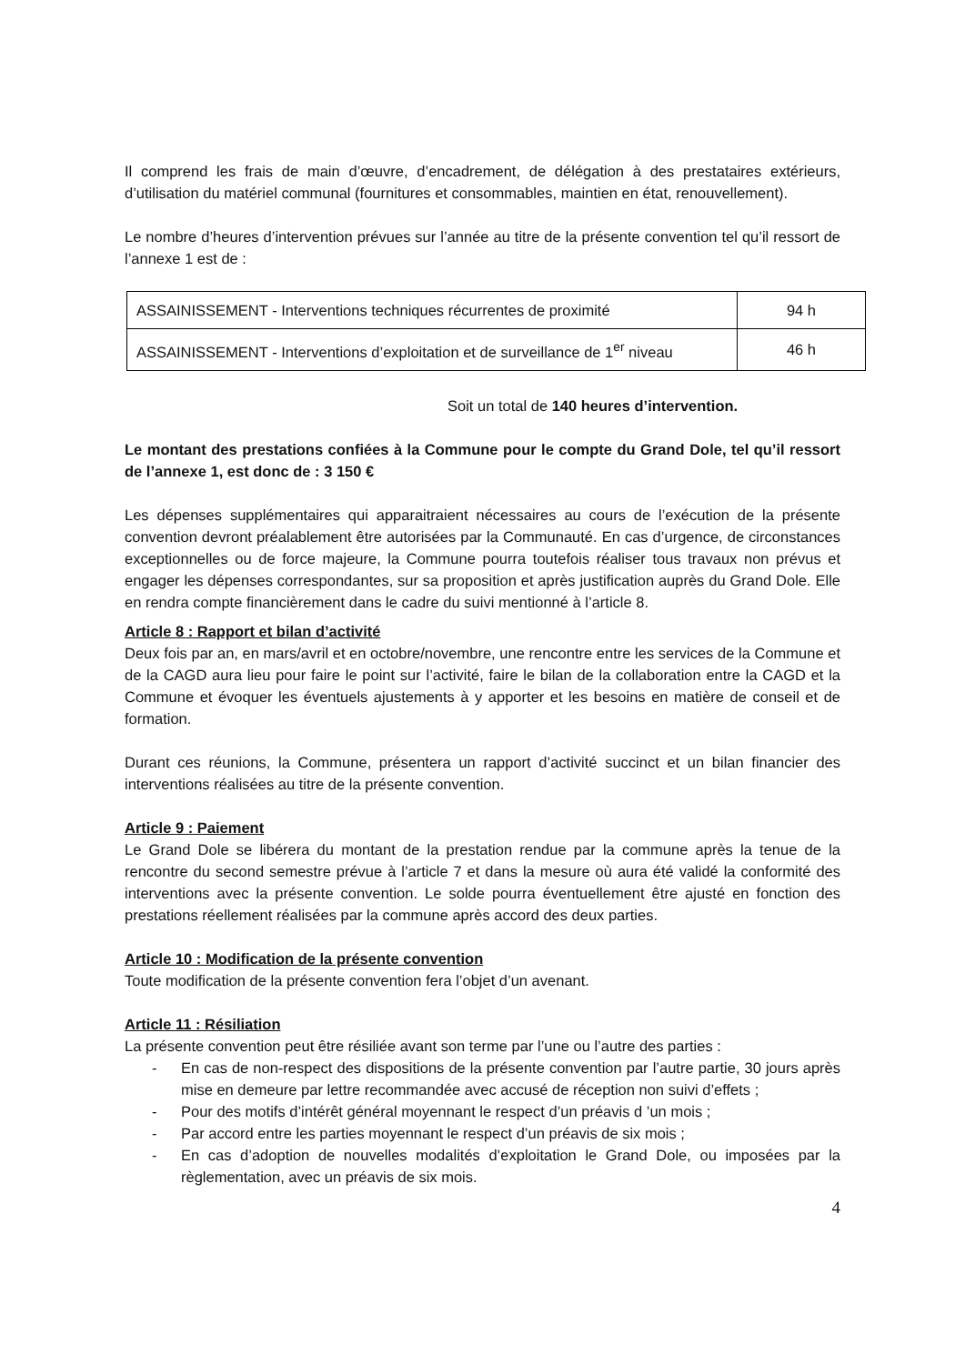Il comprend les frais de main d’œuvre, d’encadrement, de délégation à des prestataires extérieurs, d’utilisation du matériel communal (fournitures et consommables, maintien en état, renouvellement).
Le nombre d’heures d’intervention prévues sur l’année au titre de la présente convention tel qu’il ressort de l’annexe 1 est de :
| ASSAINISSEMENT - Interventions techniques récurrentes de proximité | 94 h |
| ASSAINISSEMENT - Interventions d’exploitation et de surveillance de 1<sup>er</sup> niveau | 46 h |
Soit un total de 140 heures d’intervention.
Le montant des prestations confiées à la Commune pour le compte du Grand Dole, tel qu’il ressort de l’annexe 1, est donc de : 3 150 €
Les dépenses supplémentaires qui apparaitraient nécessaires au cours de l’exécution de la présente convention devront préalablement être autorisées par la Communauté. En cas d’urgence, de circonstances exceptionnelles ou de force majeure, la Commune pourra toutefois réaliser tous travaux non prévus et engager les dépenses correspondantes, sur sa proposition et après justification auprès du Grand Dole. Elle en rendra compte financièrement dans le cadre du suivi mentionné à l’article 8.
Article 8 : Rapport et bilan d’activité
Deux fois par an, en mars/avril et en octobre/novembre, une rencontre entre les services de la Commune et de la CAGD aura lieu pour faire le point sur l’activité, faire le bilan de la collaboration entre la CAGD et la Commune et évoquer les éventuels ajustements à y apporter et les besoins en matière de conseil et de formation.
Durant ces réunions, la Commune, présentera un rapport d’activité succinct et un bilan financier des interventions réalisées au titre de la présente convention.
Article 9 : Paiement
Le Grand Dole se libérera du montant de la prestation rendue par la commune après la tenue de la rencontre du second semestre prévue à l’article 7 et dans la mesure où aura été validé la conformité des interventions avec la présente convention. Le solde pourra éventuellement être ajusté en fonction des prestations réellement réalisées par la commune après accord des deux parties.
Article 10 : Modification de la présente convention
Toute modification de la présente convention fera l’objet d’un avenant.
Article 11 : Résiliation
La présente convention peut être résiliée avant son terme par l’une ou l’autre des parties :
- En cas de non-respect des dispositions de la présente convention par l’autre partie, 30 jours après mise en demeure par lettre recommandée avec accusé de réception non suivi d’effets ;
- Pour des motifs d’intérêt général moyennant le respect d’un préavis d ’un mois ;
- Par accord entre les parties moyennant le respect d’un préavis de six mois ;
- En cas d’adoption de nouvelles modalités d’exploitation le Grand Dole, ou imposées par la règlementation, avec un préavis de six mois.
4